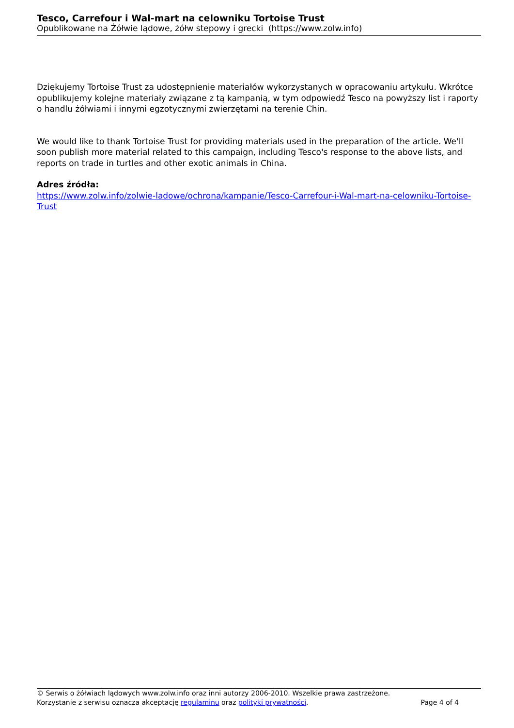Tesco, Carrefour i Wal-mart na celowniku Tortoise Trust
Opublikowane na Żółwie lądowe, żółw stepowy i grecki (https://www.zolw.info)
Dziękujemy Tortoise Trust za udostępnienie materiałów wykorzystanych w opracowaniu artykułu. Wkrótce opublikujemy kolejne materiały związane z tą kampanią, w tym odpowiedź Tesco na powyższy list i raporty o handlu żółwiami i innymi egzotycznymi zwierzętami na terenie Chin.
We would like to thank Tortoise Trust for providing materials used in the preparation of the article. We'll soon publish more material related to this campaign, including Tesco's response to the above lists, and reports on trade in turtles and other exotic animals in China.
Adres źródła:
https://www.zolw.info/zolwie-ladowe/ochrona/kampanie/Tesco-Carrefour-i-Wal-mart-na-celowniku-Tortoise-Trust
© Serwis o żółwiach lądowych www.zolw.info oraz inni autorzy 2006-2010. Wszelkie prawa zastrzeżone.
Korzystanie z serwisu oznacza akceptację regulaminu oraz polityki prywatności. Page 4 of 4